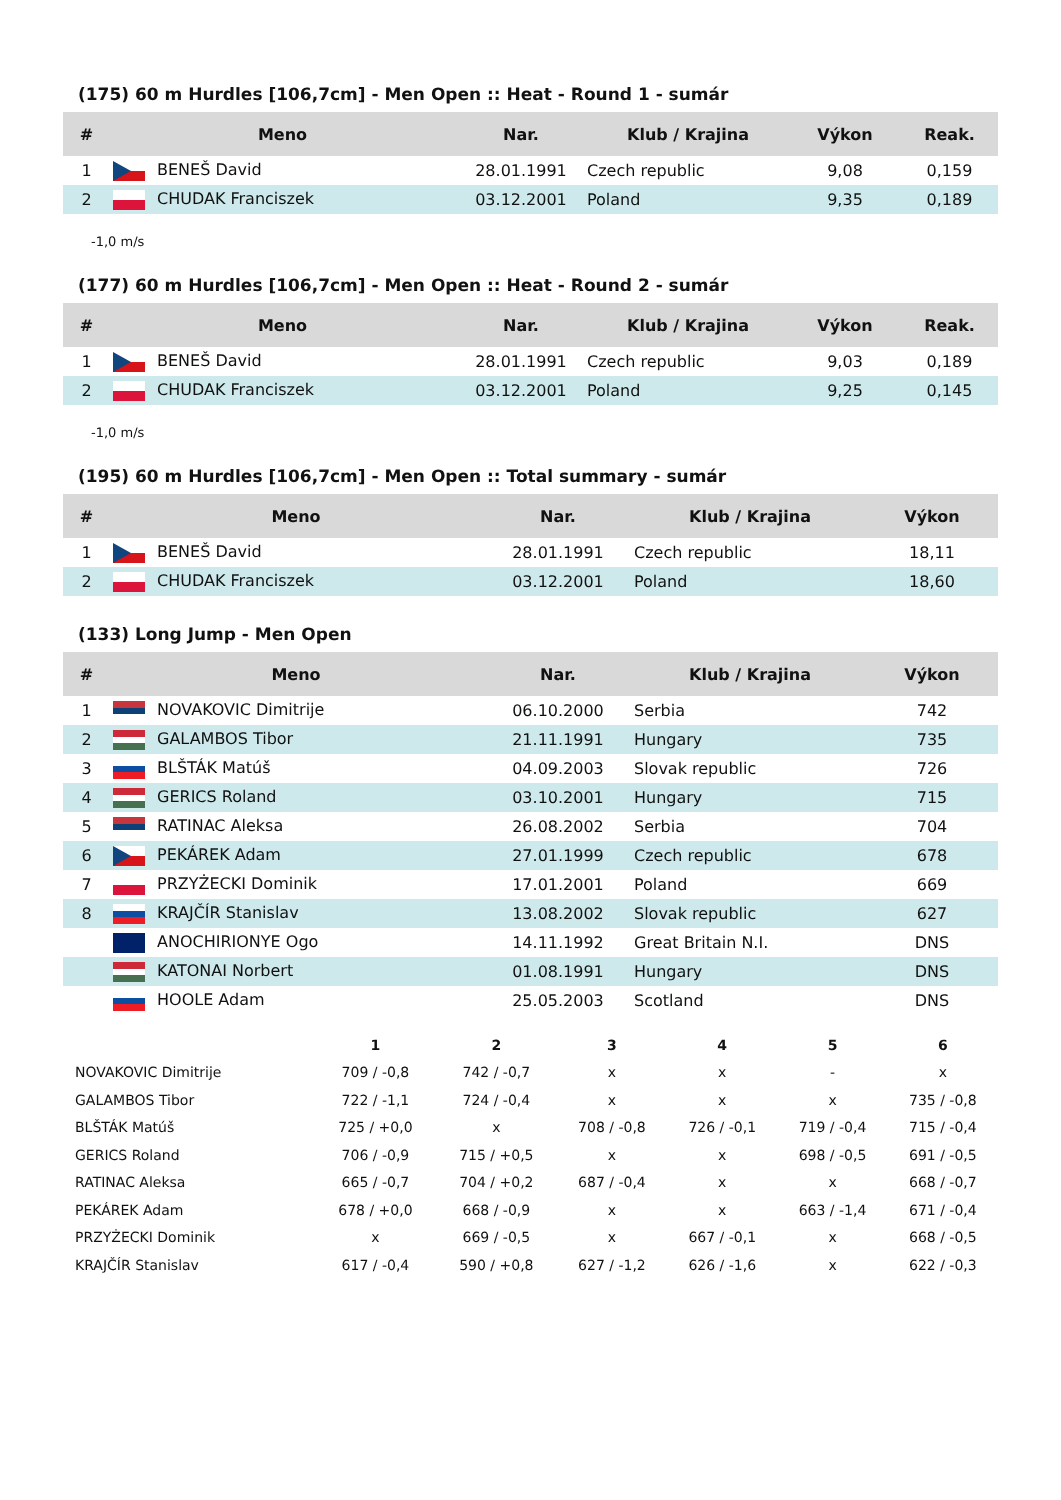(175) 60 m Hurdles [106,7cm] - Men Open :: Heat - Round 1 - sumár
| # | Meno | Nar. | Klub / Krajina | Výkon | Reak. |
| --- | --- | --- | --- | --- | --- |
| 1 | BENEŠ David | 28.01.1991 | Czech republic | 9,08 | 0,159 |
| 2 | CHUDAK Franciszek | 03.12.2001 | Poland | 9,35 | 0,189 |
-1,0 m/s
(177) 60 m Hurdles [106,7cm] - Men Open :: Heat - Round 2 - sumár
| # | Meno | Nar. | Klub / Krajina | Výkon | Reak. |
| --- | --- | --- | --- | --- | --- |
| 1 | BENEŠ David | 28.01.1991 | Czech republic | 9,03 | 0,189 |
| 2 | CHUDAK Franciszek | 03.12.2001 | Poland | 9,25 | 0,145 |
-1,0 m/s
(195) 60 m Hurdles [106,7cm] - Men Open :: Total summary - sumár
| # | Meno | Nar. | Klub / Krajina | Výkon |
| --- | --- | --- | --- | --- |
| 1 | BENEŠ David | 28.01.1991 | Czech republic | 18,11 |
| 2 | CHUDAK Franciszek | 03.12.2001 | Poland | 18,60 |
(133) Long Jump - Men Open
| # | Meno | Nar. | Klub / Krajina | Výkon |
| --- | --- | --- | --- | --- |
| 1 | NOVAKOVIC Dimitrije | 06.10.2000 | Serbia | 742 |
| 2 | GALAMBOS Tibor | 21.11.1991 | Hungary | 735 |
| 3 | BLŠTÁK Matúš | 04.09.2003 | Slovak republic | 726 |
| 4 | GERICS Roland | 03.10.2001 | Hungary | 715 |
| 5 | RATINAC Aleksa | 26.08.2002 | Serbia | 704 |
| 6 | PEKÁREK Adam | 27.01.1999 | Czech republic | 678 |
| 7 | PRZYŻECKI Dominik | 17.01.2001 | Poland | 669 |
| 8 | KRAJČÍR Stanislav | 13.08.2002 | Slovak republic | 627 |
| | ANOCHIRIONYE Ogo | 14.11.1992 | Great Britain N.I. | DNS |
| | KATONAI Norbert | 01.08.1991 | Hungary | DNS |
| | HOOLE Adam | 25.05.2003 | Scotland | DNS |
| | 1 | 2 | 3 | 4 | 5 | 6 |
| --- | --- | --- | --- | --- | --- | --- |
| NOVAKOVIC Dimitrije | 709 / -0,8 | 742 / -0,7 | x | x | - | x |
| GALAMBOS Tibor | 722 / -1,1 | 724 / -0,4 | x | x | x | 735 / -0,8 |
| BLŠTÁK Matúš | 725 / +0,0 | x | 708 / -0,8 | 726 / -0,1 | 719 / -0,4 | 715 / -0,4 |
| GERICS Roland | 706 / -0,9 | 715 / +0,5 | x | x | 698 / -0,5 | 691 / -0,5 |
| RATINAC Aleksa | 665 / -0,7 | 704 / +0,2 | 687 / -0,4 | x | x | 668 / -0,7 |
| PEKÁREK Adam | 678 / +0,0 | 668 / -0,9 | x | x | 663 / -1,4 | 671 / -0,4 |
| PRZYŻECKI Dominik | x | 669 / -0,5 | x | 667 / -0,1 | x | 668 / -0,5 |
| KRAJČÍR Stanislav | 617 / -0,4 | 590 / +0,8 | 627 / -1,2 | 626 / -1,6 | x | 622 / -0,3 |